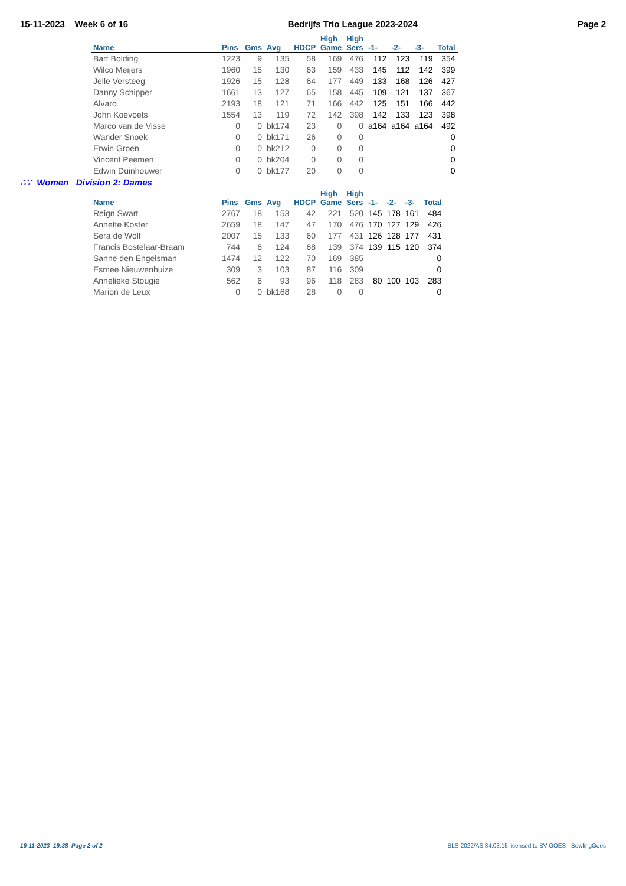15-11-2023 Week 6 of 16 Bedrijfs Trio League 2023-2024 Page 2
| | | | | | High | High | | | | |
| --- | --- | --- | --- | --- | --- | --- | --- | --- | --- | --- |
| Name | Pins | Gms | Avg | HDCP | Game | Sers | -1- | -2- | -3- | Total |
| Bart Bolding | 1223 | 9 | 135 | 58 | 169 | 476 | 112 | 123 | 119 | 354 |
| Wilco Meijers | 1960 | 15 | 130 | 63 | 159 | 433 | 145 | 112 | 142 | 399 |
| Jelle Versteeg | 1926 | 15 | 128 | 64 | 177 | 449 | 133 | 168 | 126 | 427 |
| Danny Schipper | 1661 | 13 | 127 | 65 | 158 | 445 | 109 | 121 | 137 | 367 |
| Alvaro | 2193 | 18 | 121 | 71 | 166 | 442 | 125 | 151 | 166 | 442 |
| John Koevoets | 1554 | 13 | 119 | 72 | 142 | 398 | 142 | 133 | 123 | 398 |
| Marco van de Visse | 0 | 0 | bk174 | 23 | 0 | 0 | a164 | a164 | a164 | 492 |
| Wander Snoek | 0 | 0 | bk171 | 26 | 0 | 0 | | | | 0 |
| Erwin Groen | 0 | 0 | bk212 | 0 | 0 | 0 | | | | 0 |
| Vincent Peemen | 0 | 0 | bk204 | 0 | 0 | 0 | | | | 0 |
| Edwin Duinhouwer | 0 | 0 | bk177 | 20 | 0 | 0 | | | | 0 |
∴∵ Women Division 2: Dames
| | | | | | High | High | | | | |
| --- | --- | --- | --- | --- | --- | --- | --- | --- | --- | --- |
| Name | Pins | Gms | Avg | HDCP | Game | Sers | -1- | -2- | -3- | Total |
| Reign Swart | 2767 | 18 | 153 | 42 | 221 | 520 | 145 | 178 | 161 | 484 |
| Annette Koster | 2659 | 18 | 147 | 47 | 170 | 476 | 170 | 127 | 129 | 426 |
| Sera de Wolf | 2007 | 15 | 133 | 60 | 177 | 431 | 126 | 128 | 177 | 431 |
| Francis Bostelaar-Braam | 744 | 6 | 124 | 68 | 139 | 374 | 139 | 115 | 120 | 374 |
| Sanne den Engelsman | 1474 | 12 | 122 | 70 | 169 | 385 | | | | 0 |
| Esmee Nieuwenhuize | 309 | 3 | 103 | 87 | 116 | 309 | | | | 0 |
| Annelieke Stougie | 562 | 6 | 93 | 96 | 118 | 283 | 80 | 100 | 103 | 283 |
| Marion de Leux | 0 | 0 | bk168 | 28 | 0 | 0 | | | | 0 |
16-11-2023 19:38 Page 2 of 2 BLS-2022/AS 34.03.15 licensed to BV GOES - BowlingGoes